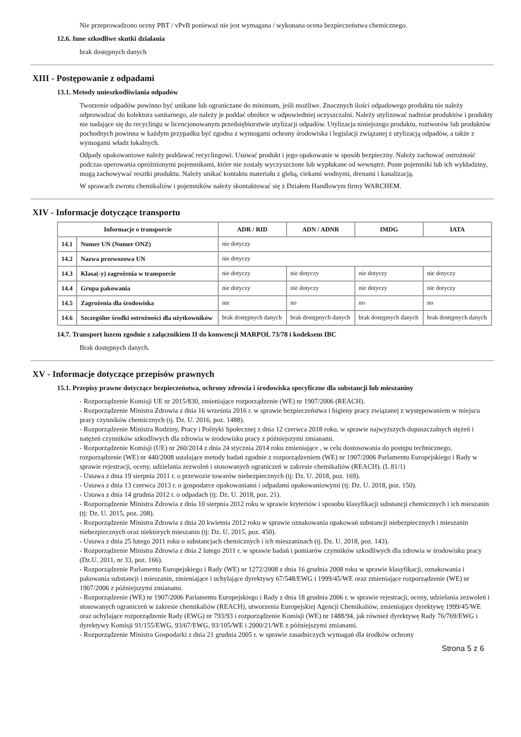Nie przeprowadzono oceny PBT / vPvB ponieważ nie jest wymagana / wykonana ocena bezpieczeństwa chemicznego.
12.6. Inne szkodliwe skutki działania
brak dostępnych danych
XIII - Postępowanie z odpadami
13.1. Metody unieszkodliwiania odpadów
Tworzenie odpadów powinno być unikane lub ograniczane do minimum, jeśli możliwe. Znacznych ilości odpadowego produktu nie należy odprowadzać do kolektora sanitarnego, ale należy je poddać obróbce w odpowiedniej oczyszczalni. Należy utylizować nadmiar produktów i produkty nie nadające się do recyclingu w licencjonowanym przedsiębiorstwie utylizacji odpadów. Utylizacja niniejszego produktu, roztworów lub produktów pochodnych powinna w każdym przypadku być zgodna z wymogami ochrony środowiska i legislacji związanej z utylizacją odpadów, a także z wymogami władz lokalnych.
Odpady opakowaniowe należy poddawać recyclingowi. Usuwać produkt i jego opakowanie w sposób bezpieczny. Należy zachować ostrożność podczas operowania opróżnionymi pojemnikami, które nie zostały wyczyszczone lub wypłukane od wewnątrz. Puste pojemniki lub ich wykładziny, mogą zachowywać resztki produktu. Należy unikać kontaktu materiału z glebą, ciekami wodnymi, drenami i kanalizacją.
W sprawach zwrotu chemikaliów i pojemników należy skontaktować się z Działem Handlowym firmy WARCHEM.
XIV - Informacje dotyczące transportu
| Informacje o transporcie | | ADR / RID | ADN / ADNR | IMDG | IATA |
| --- | --- | --- | --- | --- | --- |
| 14.1 | Numer UN (Numer ONZ) | nie dotyczy | | | |
| 14.2 | Nazwa przewozowa UN | nie dotyczy | | | |
| 14.3 | Klasa(-y) zagrożenia w transporcie | nie dotyczy | nie dotyczy | nie dotyczy | nie dotyczy |
| 14.4 | Grupa pakowania | nie dotyczy | nie dotyczy | nie dotyczy | nie dotyczy |
| 14.5 | Zagrożenia dla środowiska | nie | no | no | no |
| 14.6 | Szczególne środki ostrożności dla użytkowników | brak dostępnych danych | brak dostępnych danych | brak dostępnych danych | brak dostępnych danych |
14.7. Transport luzem zgodnie z załącznikiem II do konwencji MARPOL 73/78 i kodeksem IBC
Brak dostępnych danych.
XV - Informacje dotyczące przepisów prawnych
15.1. Przepisy prawne dotyczące bezpieczeństwa, ochrony zdrowia i środowiska specyficzne dla substancji lub mieszaniny
- Rozporządzenie Komisji UE nr 2015/830, zmieniające rozporządzenie (WE) nr 1907/2006 (REACH).
- Rozporządzenie Ministra Zdrowia z dnia 16 września 2016 r. w sprawie bezpieczeństwa i higieny pracy związanej z występowaniem w miejscu pracy czynników chemicznych (tj. Dz. U. 2016, poz. 1488).
- Rozporządzenie Ministra Rodziny, Pracy i Polityki Społecznej z dnia 12 czerwca 2018 roku, w sprawie najwyższych dopuszczalnych stężeń i natężeń czynników szkodliwych dla zdrowia w środowisku pracy z późniejszymi zmianami.
- Rozporządzenie Komisji (UE) nr 260/2014 z dnia 24 stycznia 2014 roku zmieniające , w celu dostosowania do postępu technicznego, rozporządzenie (WE) nr 440/2008 ustalające metody badań zgodnie z rozporządzeniem (WE) nr 1907/2006 Parlamentu Europejskiego i Rady w sprawie rejestracji, oceny, udzielania zezwoleń i stosowanych ograniczeń w zakresie chemikaliów (REACH). (L 81/1)
- Ustawa z dnia 19 sierpnia 2011 r. o przewozie towarów niebezpiecznych (tj: Dz. U. 2018, poz. 169).
- Ustawa z dnia 13 czerwca 2013 r. o gospodarce opakowaniami i odpadami opakowaniowymi (tj: Dz. U. 2018, poz. 150).
- Ustawa z dnia 14 grudnia 2012 r. o odpadach (tj: Dz. U. 2018, poz. 21).
- Rozporządzenie Ministra Zdrowia z dnia 10 sierpnia 2012 roku w sprawie kryteriów i sposobu klasyfikacji substancji chemicznych i ich mieszanin (tj: Dz. U. 2015, poz. 208).
- Rozporządzenie Ministra Zdrowia z dnia 20 kwietnia 2012 roku w sprawie oznakowania opakowań substancji niebezpiecznych i mieszanin niebezpiecznych oraz niektórych mieszanin (tj: Dz. U. 2015, poz. 450).
- Ustawa z dnia 25 lutego 2011 roku o substancjach chemicznych i ich mieszaninach (tj. Dz. U. 2018, poz. 143).
- Rozporządzenie Ministra Zdrowia z dnia 2 lutego 2011 r. w sprawie badań i pomiarów czynników szkodliwych dla zdrowia w środowisku pracy (Dz.U. 2011, nr 33, poz. 166).
- Rozporządzenie Parlamentu Europejskiego i Rady (WE) nr 1272/2008 z dnia 16 grudnia 2008 roku w sprawie klasyfikacji, oznakowania i pakowania substancji i mieszanin, zmieniające i uchylające dyrektywy 67/548/EWG i 1999/45/WE oraz zmieniające rozporządzenie (WE) nr 1907/2006 z późniejszymi zmianami.
- Rozporządzenie (WE) nr 1907/2006 Parlamentu Europejskiego i Rady z dnia 18 grudnia 2006 r. w sprawie rejestracji, oceny, udzielania zezwoleń i stosowanych ograniczeń w zakresie chemikaliów (REACH), utworzenia Europejskiej Agencji Chemikaliów, zmieniające dyrektywę 1999/45/WE oraz uchylające rozporządzenie Rady (EWG) nr 793/93 i rozporządzenie Komisji (WE) nr 1488/94, jak również dyrektywę Rady 76/769/EWG i dyrektywy Komisji 91/155/EWG, 93/67/EWG, 93/105/WE i 2000/21/WE z późniejszymi zmianami.
- Rozporządzenie Ministra Gospodarki z dnia 21 grudnia 2005 r. w sprawie zasadniczych wymagań dla środków ochrony
Strona 5 z 6